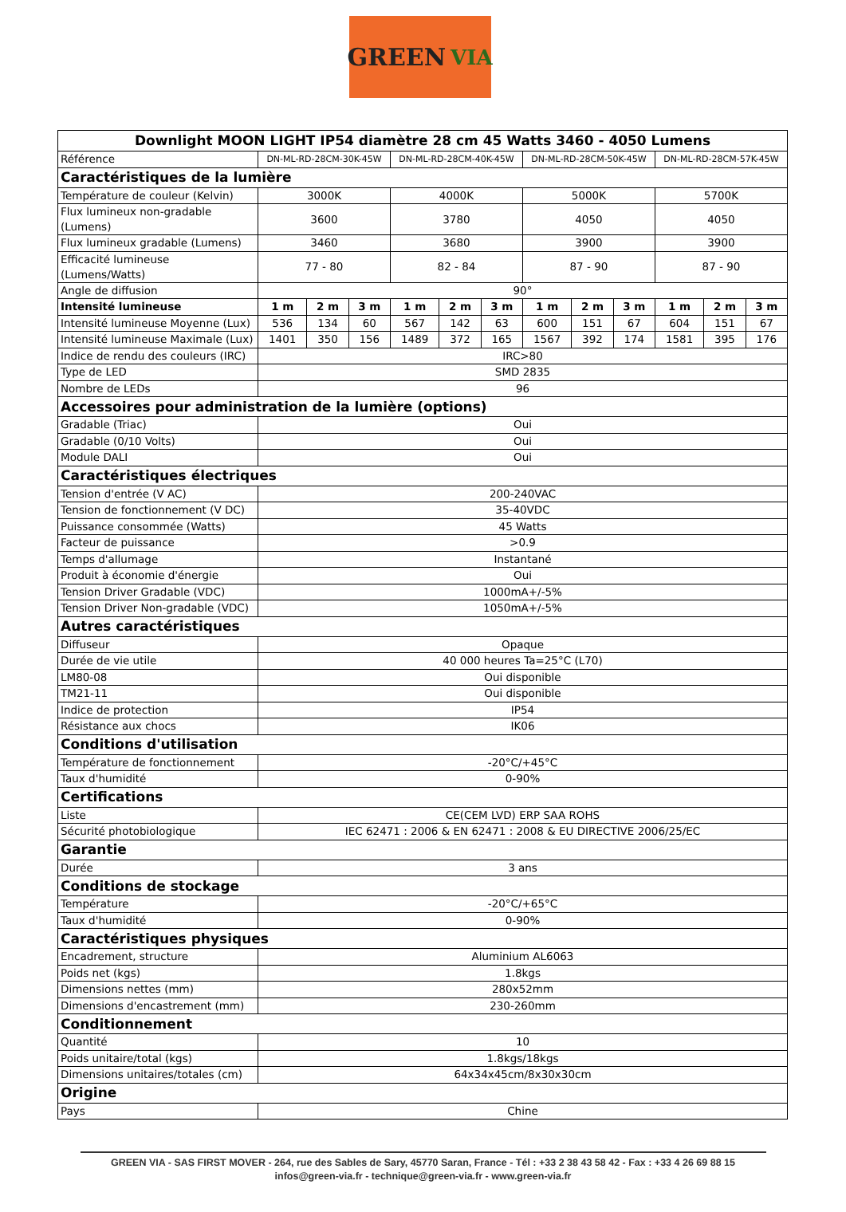GREEN VIA
| Downlight MOON LIGHT IP54 diamètre 28 cm 45 Watts 3460 - 4050 Lumens | | | | | | | | | | | | |
| --- | --- | --- | --- | --- | --- | --- | --- | --- | --- | --- | --- | --- |
| Référence | DN-ML-RD-28CM-30K-45W | | | DN-ML-RD-28CM-40K-45W | | | DN-ML-RD-28CM-50K-45W | | | DN-ML-RD-28CM-57K-45W | | |
| Caractéristiques de la lumière | | | | | | | | | | | | |
| Température de couleur (Kelvin) | 3000K | | | 4000K | | | 5000K | | | 5700K | | |
| Flux lumineux non-gradable (Lumens) | 3600 | | | 3780 | | | 4050 | | | 4050 | | |
| Flux lumineux gradable (Lumens) | 3460 | | | 3680 | | | 3900 | | | 3900 | | |
| Efficacité lumineuse (Lumens/Watts) | 77 - 80 | | | 82 - 84 | | | 87 - 90 | | | 87 - 90 | | |
| Angle de diffusion | 90° | | | | | | | | | | | |
| Intensité lumineuse | 1 m | 2 m | 3 m | 1 m | 2 m | 3 m | 1 m | 2 m | 3 m | 1 m | 2 m | 3 m |
| Intensité lumineuse Moyenne (Lux) | 536 | 134 | 60 | 567 | 142 | 63 | 600 | 151 | 67 | 604 | 151 | 67 |
| Intensité lumineuse Maximale (Lux) | 1401 | 350 | 156 | 1489 | 372 | 165 | 1567 | 392 | 174 | 1581 | 395 | 176 |
| Indice de rendu des couleurs (IRC) | IRC>80 | | | | | | | | | | | |
| Type de LED | SMD 2835 | | | | | | | | | | | |
| Nombre de LEDs | 96 | | | | | | | | | | | |
| Accessoires pour administration de la lumière (options) | | | | | | | | | | | | |
| Gradable (Triac) | Oui | | | | | | | | | | | |
| Gradable (0/10 Volts) | Oui | | | | | | | | | | | |
| Module DALI | Oui | | | | | | | | | | | |
| Caractéristiques électriques | | | | | | | | | | | | |
| Tension d'entrée (V AC) | 200-240VAC | | | | | | | | | | | |
| Tension de fonctionnement (V DC) | 35-40VDC | | | | | | | | | | | |
| Puissance consommée (Watts) | 45 Watts | | | | | | | | | | | |
| Facteur de puissance | >0.9 | | | | | | | | | | | |
| Temps d'allumage | Instantané | | | | | | | | | | | |
| Produit à économie d'énergie | Oui | | | | | | | | | | | |
| Tension Driver Gradable (VDC) | 1000mA+/-5% | | | | | | | | | | | |
| Tension Driver Non-gradable (VDC) | 1050mA+/-5% | | | | | | | | | | | |
| Autres caractéristiques | | | | | | | | | | | | |
| Diffuseur | Opaque | | | | | | | | | | | |
| Durée de vie utile | 40 000 heures Ta=25°C (L70) | | | | | | | | | | | |
| LM80-08 | Oui disponible | | | | | | | | | | | |
| TM21-11 | Oui disponible | | | | | | | | | | | |
| Indice de protection | IP54 | | | | | | | | | | | |
| Résistance aux chocs | IK06 | | | | | | | | | | | |
| Conditions d'utilisation | | | | | | | | | | | | |
| Température de fonctionnement | -20°C/+45°C | | | | | | | | | | | |
| Taux d'humidité | 0-90% | | | | | | | | | | | |
| Certifications | | | | | | | | | | | | |
| Liste | CE(CEM LVD) ERP SAA ROHS | | | | | | | | | | | |
| Sécurité photobiologique | IEC 62471 : 2006 & EN 62471 : 2008 & EU DIRECTIVE 2006/25/EC | | | | | | | | | | | |
| Garantie | | | | | | | | | | | | |
| Durée | 3 ans | | | | | | | | | | | |
| Conditions de stockage | | | | | | | | | | | | |
| Température | -20°C/+65°C | | | | | | | | | | | |
| Taux d'humidité | 0-90% | | | | | | | | | | | |
| Caractéristiques physiques | | | | | | | | | | | | |
| Encadrement, structure | Aluminium AL6063 | | | | | | | | | | | |
| Poids net (kgs) | 1.8kgs | | | | | | | | | | | |
| Dimensions nettes (mm) | 280x52mm | | | | | | | | | | | |
| Dimensions d'encastrement (mm) | 230-260mm | | | | | | | | | | | |
| Conditionnement | | | | | | | | | | | | |
| Quantité | 10 | | | | | | | | | | | |
| Poids unitaire/total (kgs) | 1.8kgs/18kgs | | | | | | | | | | | |
| Dimensions unitaires/totales (cm) | 64x34x45cm/8x30x30cm | | | | | | | | | | | |
| Origine | | | | | | | | | | | | |
| Pays | Chine | | | | | | | | | | | |
GREEN VIA - SAS FIRST MOVER - 264, rue des Sables de Sary, 45770 Saran, France - Tél : +33 2 38 43 58 42 - Fax : +33 4 26 69 88 15
infos@green-via.fr - technique@green-via.fr - www.green-via.fr